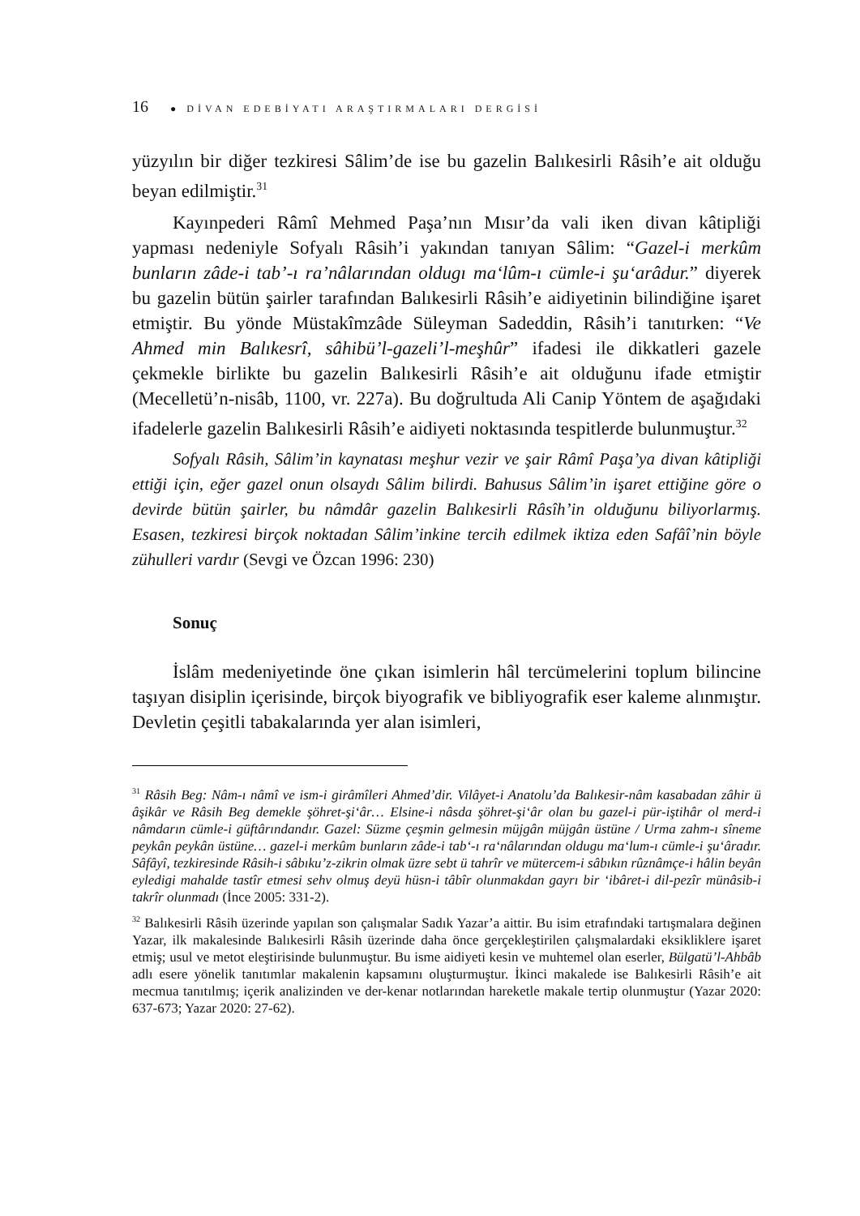16 ● DİVAN EDEBİYATI ARAŞTIRMALARI DERGİSİ
yüzyılın bir diğer tezkiresi Sâlim’de ise bu gazelin Balıkesirli Râsih’e ait olduğu beyan edilmiştir.<sup>31</sup>
Kayınpederi Râmî Mehmed Paşa’nın Mısır’da vali iken divan kâtipliği yapması nedeniyle Sofyalı Râsih’i yakından tanıyan Sâlim: “Gazel-i merkûm bunların zâde-i tab’-ı ra’nâlarından oldugı ma‘lûm-ı cümle-i şu‘arâdur.” diyerek bu gazelin bütün şairler tarafından Balıkesirli Râsih’e aidiyetinin bilindiğine işaret etmiştir. Bu yönde Müstakîmzâde Süleyman Sadeddin, Râsih’i tanıtırken: “Ve Ahmed min Balıkesrî, sâhibü’l-gazeli’l-meşhûr” ifadesi ile dikkatleri gazele çekmekle birlikte bu gazelin Balıkesirli Râsih’e ait olduğunu ifade etmiştir (Mecelletü’n-nisâb, 1100, vr. 227a). Bu doğrultuda Ali Canip Yöntem de aşağıdaki ifadelerle gazelin Balıkesirli Râsih’e aidiyeti noktasında tespitlerde bulunmuştur.<sup>32</sup>
Sofyalı Râsih, Sâlim’in kaynatası meşhur vezir ve şair Râmî Paşa’ya divan kâtipliği ettiği için, eğer gazel onun olsaydı Sâlim bilirdi. Bahusus Sâlim’in işaret ettiğine göre o devirde bütün şairler, bu nâmdâr gazelin Balıkesirli Râsîh’in olduğunu biliyorlarmış. Esasen, tezkiresi birçok noktadan Sâlim’inkine tercih edilmek iktiza eden Safâî’nin böyle zühulleri vardır (Sevgi ve Özcan 1996: 230)
Sonuç
İslâm medeniyetinde öne çıkan isimlerin hâl tercümelerini toplum bilincine taşıyan disiplin içerisinde, birçok biyografik ve bibliyografik eser kaleme alınmıştır. Devletin çeşitli tabakalarında yer alan isimleri,
<sup>31</sup> Râsih Beg: Nâm-ı nâmî ve ism-i girâmîleri Ahmed’dir. Vilâyet-i Anatolu’da Balıkesir-nâm kasabadan zâhir ü âşikâr ve Râsih Beg demekle şöhret-şi‘âr… Elsine-i nâsda şöhret-şi‘âr olan bu gazel-i pür-iştihâr ol merd-i nâmdarın cümle-i güftârındandır. Gazel: Süzme çeşmin gelmesin müjgân müjgân üstüne / Urma zahm-ı sîneme peykân peykân üstüne… gazel-i merkûm bunların zâde-i tab‘-ı ra‘nâlarından oldugu ma‘lum-ı cümle-i şu‘âradır. Sâfâyî, tezkiresinde Râsih-i sâbıku’z-zikrin olmak üzre sebt ü tahrîr ve mütercem-i sâbıkın rûznâmçe-i hâlin beyân eyledigi mahalde tastîr etmesi sehv olmuş deyü hüsn-i tâbîr olunmakdan gayrı bir ‘ibâret-i dil-pezîr münâsib-i takrîr olunmadı (İnce 2005: 331-2).
<sup>32</sup> Balıkesirli Râsih üzerinde yapılan son çalışmalar Sadık Yazar’a aittir. Bu isim etrafındaki tartışmalara değinen Yazar, ilk makalesinde Balıkesirli Râsih üzerinde daha önce gerçekleştirilen çalışmalardaki eksikliklere işaret etmiş; usul ve metot eleştirisinde bulunmuştur. Bu isme aidiyeti kesin ve muhtemel olan eserler, Bülgatü’l-Ahbâb adlı esere yönelik tanıtımlar makalenin kapsamını oluşturmuştur. İkinci makalede ise Balıkesirli Râsih’e ait mecmua tanıtılmış; içerik analizinden ve der-kenar notlarından hareketle makale tertip olunmuştur (Yazar 2020: 637-673; Yazar 2020: 27-62).